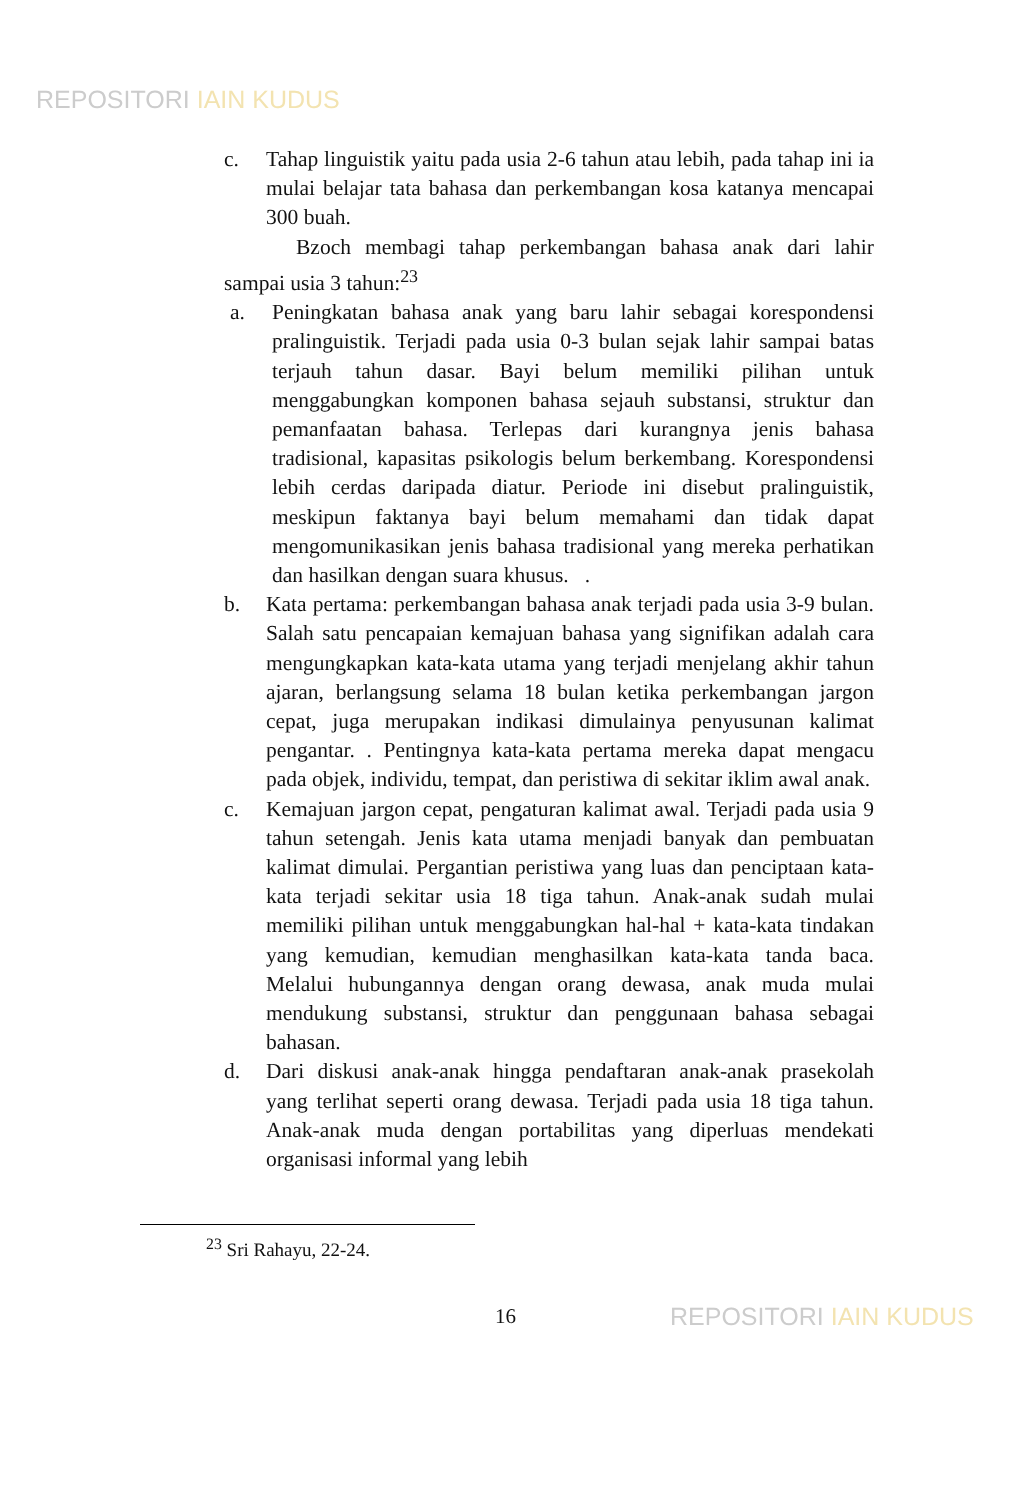REPOSITORI IAIN KUDUS
c. Tahap linguistik yaitu pada usia 2-6 tahun atau lebih, pada tahap ini ia mulai belajar tata bahasa dan perkembangan kosa katanya mencapai 300 buah.
Bzoch membagi tahap perkembangan bahasa anak dari lahir sampai usia 3 tahun:<sup>23</sup>
a. Peningkatan bahasa anak yang baru lahir sebagai korespondensi pralinguistik. Terjadi pada usia 0-3 bulan sejak lahir sampai batas terjauh tahun dasar. Bayi belum memiliki pilihan untuk menggabungkan komponen bahasa sejauh substansi, struktur dan pemanfaatan bahasa. Terlepas dari kurangnya jenis bahasa tradisional, kapasitas psikologis belum berkembang. Korespondensi lebih cerdas daripada diatur. Periode ini disebut pralinguistik, meskipun faktanya bayi belum memahami dan tidak dapat mengomunikasikan jenis bahasa tradisional yang mereka perhatikan dan hasilkan dengan suara khusus. .
b. Kata pertama: perkembangan bahasa anak terjadi pada usia 3-9 bulan. Salah satu pencapaian kemajuan bahasa yang signifikan adalah cara mengungkapkan kata-kata utama yang terjadi menjelang akhir tahun ajaran, berlangsung selama 18 bulan ketika perkembangan jargon cepat, juga merupakan indikasi dimulainya penyusunan kalimat pengantar. . Pentingnya kata-kata pertama mereka dapat mengacu pada objek, individu, tempat, dan peristiwa di sekitar iklim awal anak.
c. Kemajuan jargon cepat, pengaturan kalimat awal. Terjadi pada usia 9 tahun setengah. Jenis kata utama menjadi banyak dan pembuatan kalimat dimulai. Pergantian peristiwa yang luas dan penciptaan kata-kata terjadi sekitar usia 18 tiga tahun. Anak-anak sudah mulai memiliki pilihan untuk menggabungkan hal-hal + kata-kata tindakan yang kemudian, kemudian menghasilkan kata-kata tanda baca. Melalui hubungannya dengan orang dewasa, anak muda mulai mendukung substansi, struktur dan penggunaan bahasa sebagai bahasan.
d. Dari diskusi anak-anak hingga pendaftaran anak-anak prasekolah yang terlihat seperti orang dewasa. Terjadi pada usia 18 tiga tahun. Anak-anak muda dengan portabilitas yang diperluas mendekati organisasi informal yang lebih
<sup>23</sup> Sri Rahayu, 22-24.
16
REPOSITORI IAIN KUDUS